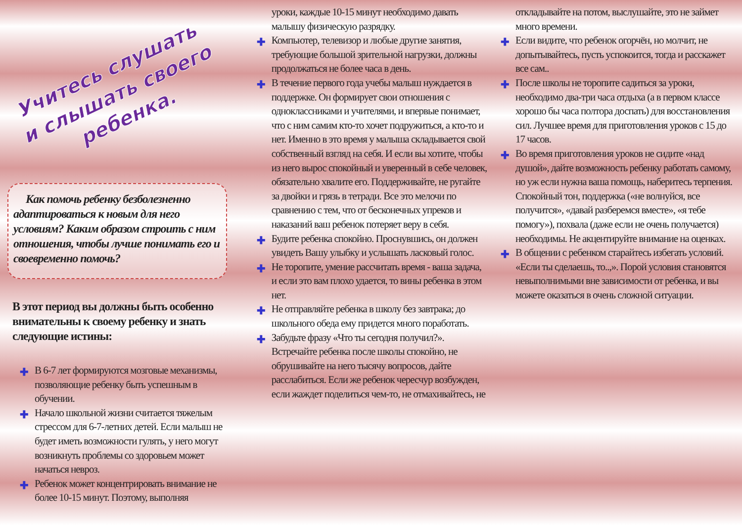Учитесь слушать
и слышать своего
ребенка.
Как помочь ребенку безболезненно адаптироваться к новым для него условиям? Каким образом строить с ним отношения, чтобы лучше понимать его и своевременно помочь?
В этот период вы должны быть особенно внимательны к своему ребенку и знать следующие истины:
✚ В 6-7 лет формируются мозговые механизмы, позволяющие ребенку быть успешным в обучении.
✚ Начало школьной жизни считается тяжелым стрессом для 6-7-летних детей. Если малыш не будет иметь возможности гулять, у него могут возникнуть проблемы со здоровьем может начаться невроз.
✚ Ребенок может концентрировать внимание не более 10-15 минут. Поэтому, выполняя
уроки, каждые 10-15 минут необходимо давать малышу физическую разрядку.
✚ Компьютер, телевизор и любые другие занятия, требующие большой зрительной нагрузки, должны продолжаться не более часа в день.
✚ В течение первого года учебы малыш нуждается в поддержке. Он формирует свои отношения с одноклассниками и учителями, и впервые понимает, что с ним самим кто-то хочет подружиться, а кто-то и нет. Именно в это время у малыша складывается свой собственный взгляд на себя. И если вы хотите, чтобы из него вырос спокойный и уверенный в себе человек, обязательно хвалите его. Поддерживайте, не ругайте за двойки и грязь в тетради. Все это мелочи по сравнению с тем, что от бесконечных упреков и наказаний ваш ребенок потеряет веру в себя.
✚ Будите ребенка спокойно. Проснувшись, он должен увидеть Вашу улыбку и услышать ласковый голос.
✚ Не торопите, умение рассчитать время - ваша задача, и если это вам плохо удается, то вины ребенка в этом нет.
✚ Не отправляйте ребенка в школу без завтрака; до школьного обеда ему придется много поработать.
✚ Забудьте фразу «Что ты сегодня получил?». Встречайте ребенка после школы спокойно, не обрушивайте на него тысячу вопросов, дайте расслабиться. Если же ребенок чересчур возбужден, если жаждет поделиться чем-то, не отмахивайтесь, не
откладывайте на потом, выслушайте, это не займет много времени.
✚ Если видите, что ребенок огорчён, но молчит, не допытывайтесь, пусть успокоится, тогда и расскажет все сам..
✚ После школы не торопите садиться за уроки, необходимо два-три часа отдыха (а в первом классе хорошо бы часа полтора доспать) для восстановления сил. Лучшее время для приготовления уроков с 15 до 17 часов.
✚ Во время приготовления уроков не сидите «над душой», дайте возможность ребенку работать самому, но уж если нужна ваша помощь, наберитесь терпения. Спокойный тон, поддержка («не волнуйся, все получится», «давай разберемся вместе», «я тебе помогу»), похвала (даже если не очень получается) необходимы. Не акцентируйте внимание на оценках.
✚ В общении с ребенком старайтесь избегать условий. «Если ты сделаешь, то..,». Порой условия становятся невыполнимыми вне зависимости от ребенка, и вы можете оказаться в очень сложной ситуации.